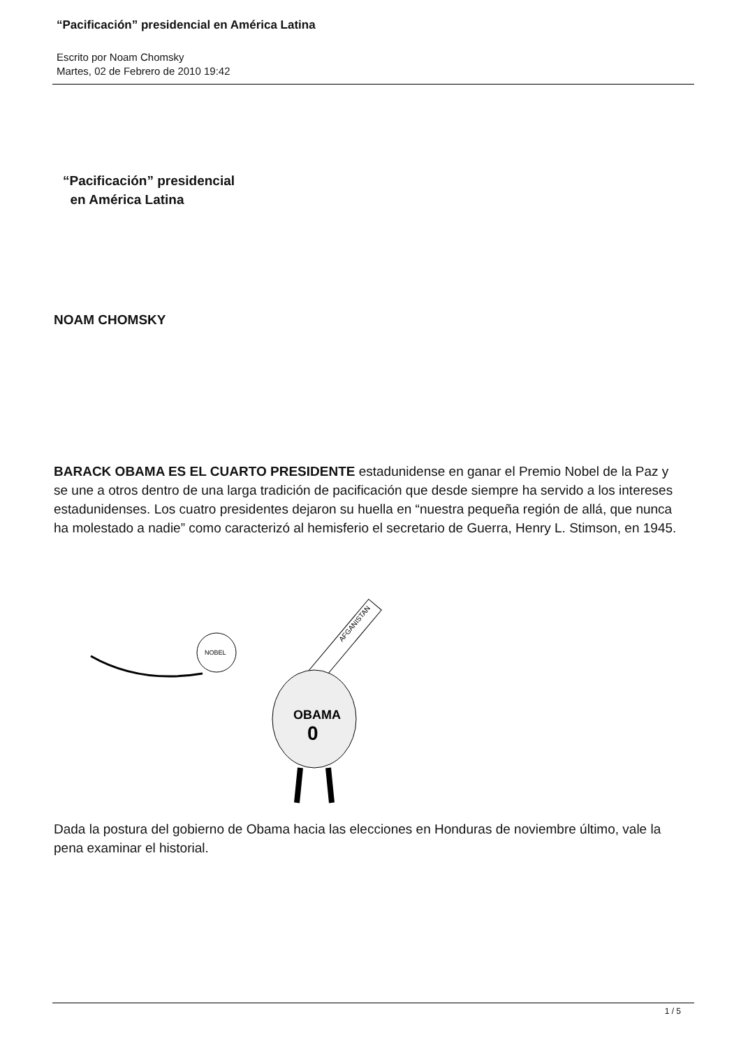“Pacificación” presidencial en América Latina
Escrito por Noam Chomsky
Martes, 02 de Febrero de 2010 19:42
“Pacificación” presidencial
en América Latina
NOAM CHOMSKY
BARACK OBAMA ES EL CUARTO PRESIDENTE estadunidense en ganar el Premio Nobel de la Paz y se une a otros dentro de una larga tradición de pacificación que desde siempre ha servido a los intereses estadunidenses. Los cuatro presidentes dejaron su huella en “nuestra pequeña región de allá, que nunca ha molestado a nadie” como caracterizó al hemisferio el secretario de Guerra, Henry L. Stimson, en 1945.
NOBEL
AFGANISTAN
OBAMA
0
Dada la postura del gobierno de Obama hacia las elecciones en Honduras de noviembre último, vale la pena examinar el historial.
1 / 5